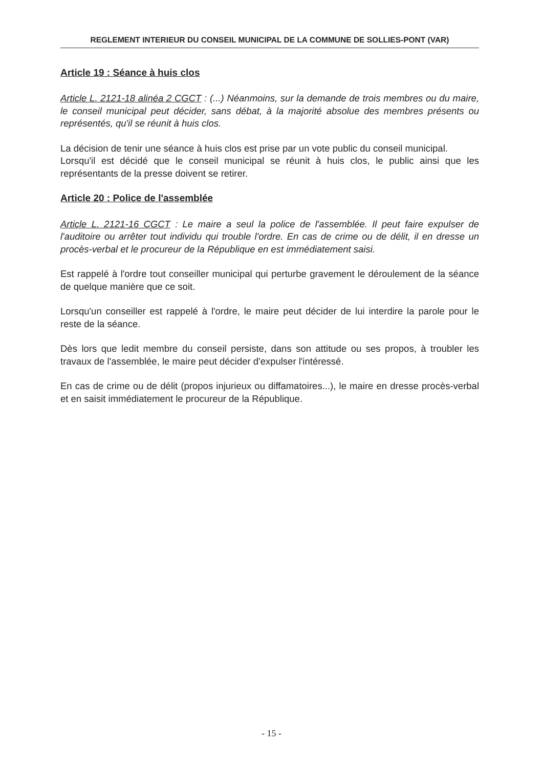REGLEMENT INTERIEUR DU CONSEIL MUNICIPAL DE LA COMMUNE DE SOLLIES-PONT (VAR)
Article 19 : Séance à huis clos
Article L. 2121-18 alinéa 2 CGCT : (...) Néanmoins, sur la demande de trois membres ou du maire, le conseil municipal peut décider, sans débat, à la majorité absolue des membres présents ou représentés, qu'il se réunit à huis clos.
La décision de tenir une séance à huis clos est prise par un vote public du conseil municipal.
Lorsqu'il est décidé que le conseil municipal se réunit à huis clos, le public ainsi que les représentants de la presse doivent se retirer.
Article 20 : Police de l'assemblée
Article L. 2121-16 CGCT : Le maire a seul la police de l'assemblée. Il peut faire expulser de l'auditoire ou arrêter tout individu qui trouble l'ordre. En cas de crime ou de délit, il en dresse un procès-verbal et le procureur de la République en est immédiatement saisi.
Est rappelé à l'ordre tout conseiller municipal qui perturbe gravement le déroulement de la séance de quelque manière que ce soit.
Lorsqu'un conseiller est rappelé à l'ordre, le maire peut décider de lui interdire la parole pour le reste de la séance.
Dès lors que ledit membre du conseil persiste, dans son attitude ou ses propos, à troubler les travaux de l'assemblée, le maire peut décider d'expulser l'intéressé.
En cas de crime ou de délit (propos injurieux ou diffamatoires...), le maire en dresse procès-verbal et en saisit immédiatement le procureur de la République.
- 15 -